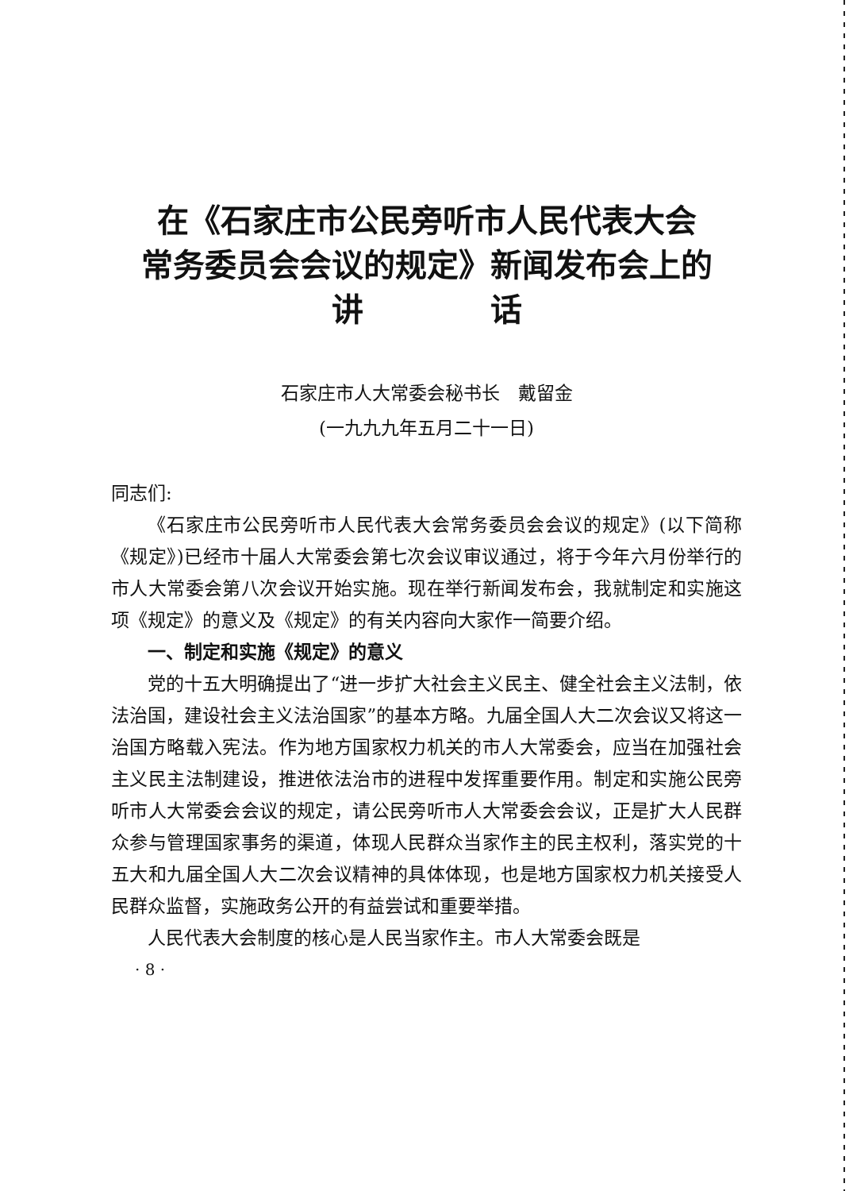在《石家庄市公民旁听市人民代表大会
常务委员会会议的规定》新闻发布会上的
讲　　　　话
石家庄市人大常委会秘书长　戴留金
(一九九九年五月二十一日)
同志们:
《石家庄市公民旁听市人民代表大会常务委员会会议的规定》(以下简称《规定》)已经市十届人大常委会第七次会议审议通过，将于今年六月份举行的市人大常委会第八次会议开始实施。现在举行新闻发布会，我就制定和实施这项《规定》的意义及《规定》的有关内容向大家作一简要介绍。
一、制定和实施《规定》的意义
党的十五大明确提出了“进一步扩大社会主义民主、健全社会主义法制，依法治国，建设社会主义法治国家”的基本方略。九届全国人大二次会议又将这一治国方略载入宪法。作为地方国家权力机关的市人大常委会，应当在加强社会主义民主法制建设，推进依法治市的进程中发挥重要作用。制定和实施公民旁听市人大常委会会议的规定，请公民旁听市人大常委会会议，正是扩大人民群众参与管理国家事务的渠道，体现人民群众当家作主的民主权利，落实党的十五大和九届全国人大二次会议精神的具体体现，也是地方国家权力机关接受人民群众监督，实施政务公开的有益尝试和重要举措。
人民代表大会制度的核心是人民当家作主。市人大常委会既是
· 8 ·